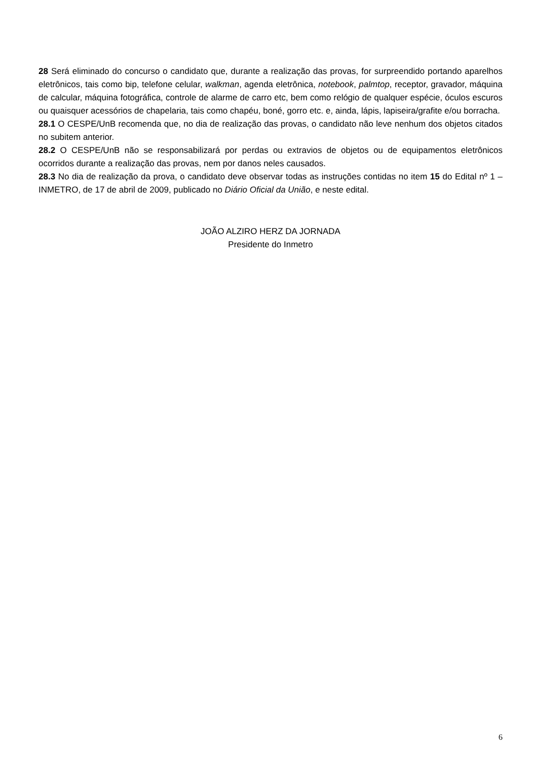28 Será eliminado do concurso o candidato que, durante a realização das provas, for surpreendido portando aparelhos eletrônicos, tais como bip, telefone celular, walkman, agenda eletrônica, notebook, palmtop, receptor, gravador, máquina de calcular, máquina fotográfica, controle de alarme de carro etc, bem como relógio de qualquer espécie, óculos escuros ou quaisquer acessórios de chapelaria, tais como chapéu, boné, gorro etc. e, ainda, lápis, lapiseira/grafite e/ou borracha.
28.1 O CESPE/UnB recomenda que, no dia de realização das provas, o candidato não leve nenhum dos objetos citados no subitem anterior.
28.2 O CESPE/UnB não se responsabilizará por perdas ou extravios de objetos ou de equipamentos eletrônicos ocorridos durante a realização das provas, nem por danos neles causados.
28.3 No dia de realização da prova, o candidato deve observar todas as instruções contidas no item 15 do Edital nº 1 – INMETRO, de 17 de abril de 2009, publicado no Diário Oficial da União, e neste edital.
JOÃO ALZIRO HERZ DA JORNADA
Presidente do Inmetro
6